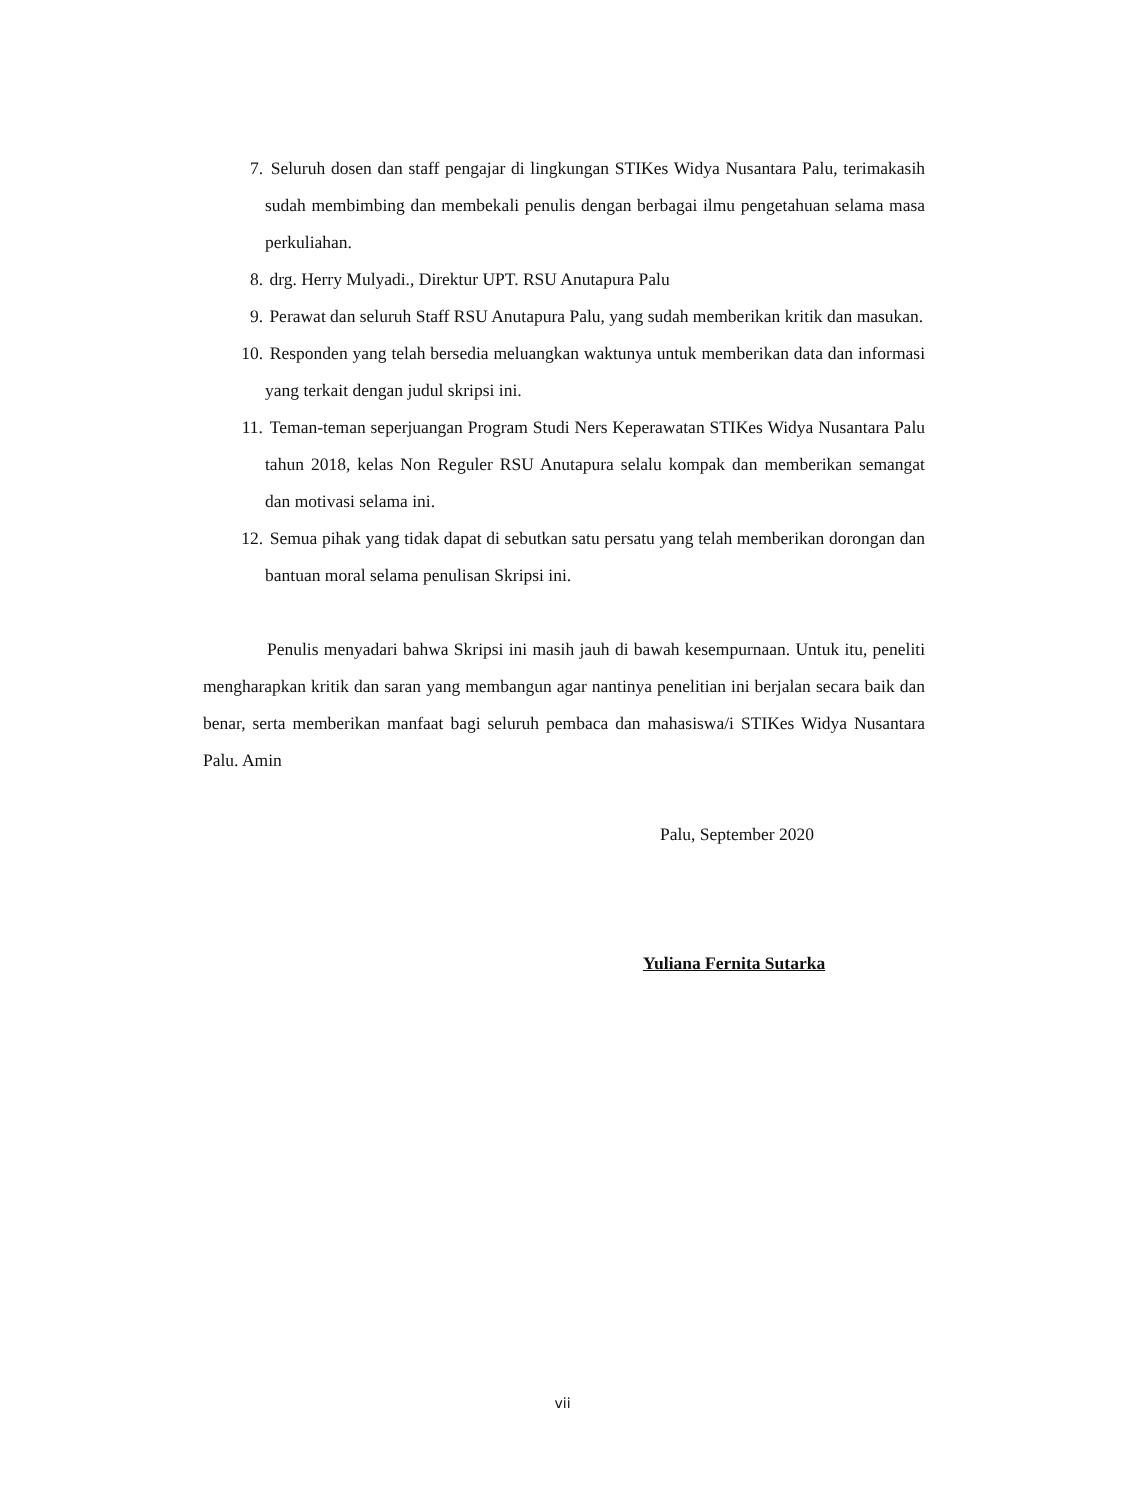7. Seluruh dosen dan staff pengajar di lingkungan STIKes Widya Nusantara Palu, terimakasih sudah membimbing dan membekali penulis dengan berbagai ilmu pengetahuan selama masa perkuliahan.
8. drg. Herry Mulyadi., Direktur UPT. RSU Anutapura Palu
9. Perawat dan seluruh Staff RSU Anutapura Palu, yang sudah memberikan kritik dan masukan.
10. Responden yang telah bersedia meluangkan waktunya untuk memberikan data dan informasi yang terkait dengan judul skripsi ini.
11. Teman-teman seperjuangan Program Studi Ners Keperawatan STIKes Widya Nusantara Palu tahun 2018, kelas Non Reguler RSU Anutapura selalu kompak dan memberikan semangat dan motivasi selama ini.
12. Semua pihak yang tidak dapat di sebutkan satu persatu yang telah memberikan dorongan dan bantuan moral selama penulisan Skripsi ini.
Penulis menyadari bahwa Skripsi ini masih jauh di bawah kesempurnaan. Untuk itu, peneliti mengharapkan kritik dan saran yang membangun agar nantinya penelitian ini berjalan secara baik dan benar, serta memberikan manfaat bagi seluruh pembaca dan mahasiswa/i STIKes Widya Nusantara Palu. Amin
Palu, September 2020
Yuliana Fernita Sutarka
vii